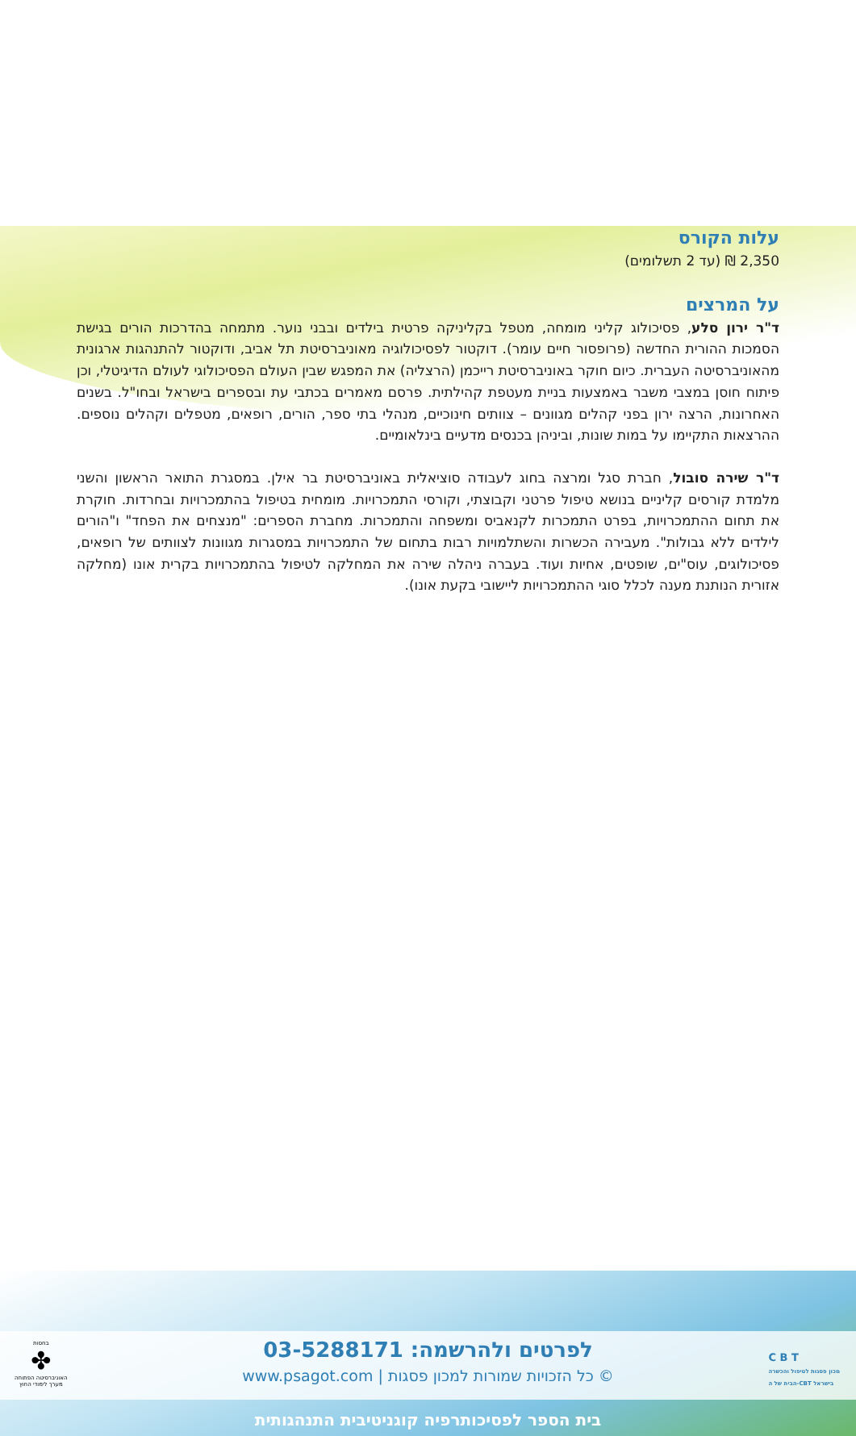עלות הקורס
2,350 ₪ (עד 2 תשלומים)
על המרצים
ד"ר ירון סלע, פסיכולוג קליני מומחה, מטפל בקליניקה פרטית בילדים ובבני נוער. מתמחה בהדרכות הורים בגישת הסמכות ההורית החדשה (פרופסור חיים עומר). דוקטור לפסיכולוגיה מאוניברסיטת תל אביב, ודוקטור להתנהגות ארגונית מהאוניברסיטה העברית. כיום חוקר באוניברסיטת רייכמן (הרצליה) את המפגש שבין העולם הפסיכולוגי לעולם הדיגיטלי, וכן פיתוח חוסן במצבי משבר באמצעות בניית מעטפת קהילתית. פרסם מאמרים בכתבי עת ובספרים בישראל ובחו"ל. בשנים האחרונות, הרצה ירון בפני קהלים מגוונים – צוותים חינוכיים, מנהלי בתי ספר, הורים, רופאים, מטפלים וקהלים נוספים. ההרצאות התקיימו על במות שונות, וביניהן בכנסים מדעיים בינלאומיים.
ד"ר שירה סובול, חברת סגל ומרצה בחוג לעבודה סוציאלית באוניברסיטת בר אילן. במסגרת התואר הראשון והשני מלמדת קורסים קליניים בנושא טיפול פרטני וקבוצתי, וקורסי התמכרויות. מומחית בטיפול בהתמכרויות ובחרדות. חוקרת את תחום ההתמכרויות, בפרט התמכרות לקנאביס ומשפחה והתמכרות. מחברת הספרים: "מנצחים את הפחד" ו"הורים לילדים ללא גבולות". מעבירה הכשרות והשתלמויות רבות בתחום של התמכרויות במסגרות מגוונות לצוותים של רופאים, פסיכולוגים, עוס"ים, שופטים, אחיות ועוד. בעברה ניהלה שירה את המחלקה לטיפול בהתמכרויות בקרית אונו (מחלקה אזורית הנותנת מענה לכלל סוגי ההתמכרויות ליישובי בקעת אונו).
לפרטים ולהרשמה: 03-5288171
© כל הזכויות שמורות למכון פסגות | www.psagot.com
C B T
מכון פסגות לטיפול והכשרה
הבית של ה-CBT בישראל
בחסות
✤
האוניברסיטה הפתוחה
מערך לימודי החוץ
בית הספר לפסיכותרפיה קוגניטיבית התנהגותית